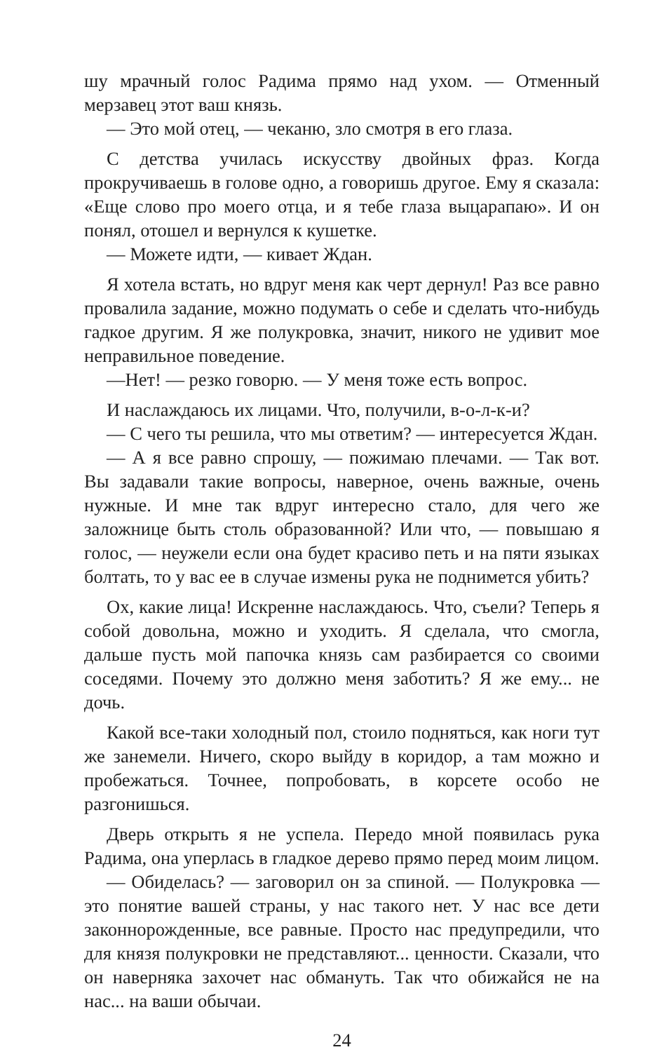шу мрачный голос Радима прямо над ухом. — Отменный мерзавец этот ваш князь.
— Это мой отец, — чеканю, зло смотря в его глаза.
С детства училась искусству двойных фраз. Когда прокручиваешь в голове одно, а говоришь другое. Ему я сказала: «Еще слово про моего отца, и я тебе глаза выцарапаю». И он понял, отошел и вернулся к кушетке.
— Можете идти, — кивает Ждан.
Я хотела встать, но вдруг меня как черт дернул! Раз все равно провалила задание, можно подумать о себе и сделать что-нибудь гадкое другим. Я же полукровка, значит, никого не удивит мое неправильное поведение.
—Нет! — резко говорю. — У меня тоже есть вопрос.
И наслаждаюсь их лицами. Что, получили, в-о-л-к-и?
— С чего ты решила, что мы ответим? — интересуется Ждан.
— А я все равно спрошу, — пожимаю плечами. — Так вот. Вы задавали такие вопросы, наверное, очень важные, очень нужные. И мне так вдруг интересно стало, для чего же заложнице быть столь образованной? Или что, — повышаю я голос, — неужели если она будет красиво петь и на пяти языках болтать, то у вас ее в случае измены рука не поднимется убить?
Ох, какие лица! Искренне наслаждаюсь. Что, съели? Теперь я собой довольна, можно и уходить. Я сделала, что смогла, дальше пусть мой папочка князь сам разбирается со своими соседями. Почему это должно меня заботить? Я же ему... не дочь.
Какой все-таки холодный пол, стоило подняться, как ноги тут же занемели. Ничего, скоро выйду в коридор, а там можно и пробежаться. Точнее, попробовать, в корсете особо не разгонишься.
Дверь открыть я не успела. Передо мной появилась рука Радима, она уперлась в гладкое дерево прямо перед моим лицом.
— Обиделась? — заговорил он за спиной. — Полукровка — это понятие вашей страны, у нас такого нет. У нас все дети законнорожденные, все равные. Просто нас предупредили, что для князя полукровки не представляют... ценности. Сказали, что он наверняка захочет нас обмануть. Так что обижайся не на нас... на ваши обычаи.
24